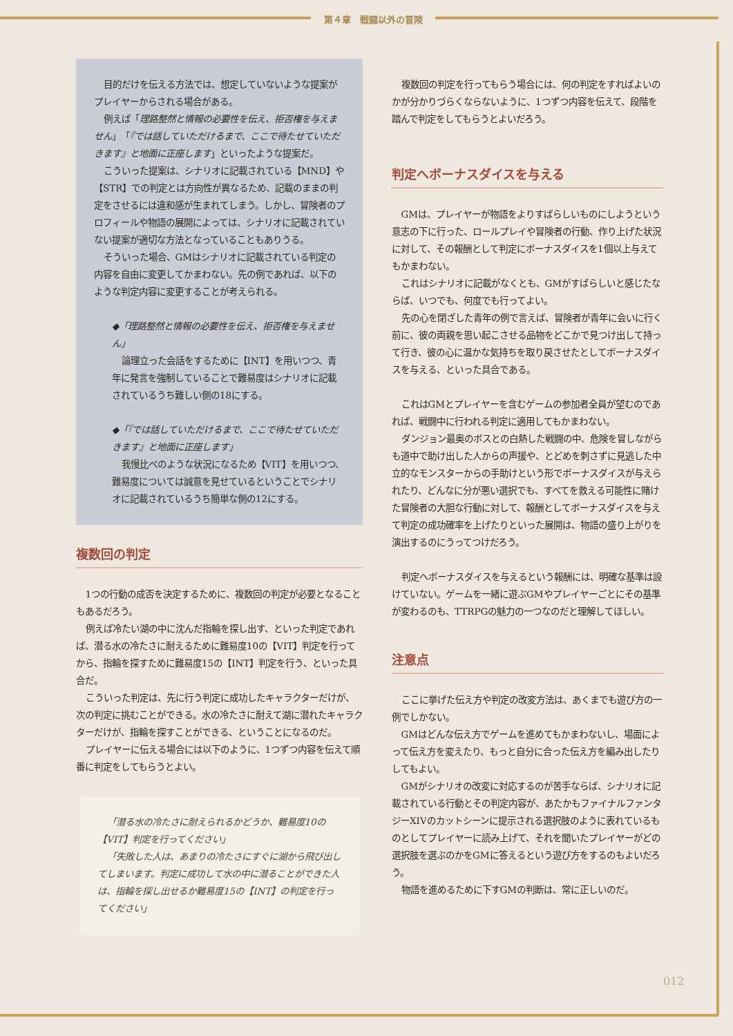第４章　戦闘以外の冒険
目的だけを伝える方法では、想定していないような提案がプレイヤーからされる場合がある。
例えば「理路整然と情報の必要性を伝え、拒否権を与えません」「『では話していただけるまで、ここで待たせていただきます』と地面に正座します」といったような提案だ。
こういった提案は、シナリオに記載されている【MND】や【STR】での判定とは方向性が異なるため、記載のままの判定をさせるには違和感が生まれてしまう。しかし、冒険者のプロフィールや物語の展開によっては、シナリオに記載されていない提案が適切な方法となっていることもありうる。
そういった場合、GMはシナリオに記載されている判定の内容を自由に変更してかまわない。先の例であれば、以下のような判定内容に変更することが考えられる。
◆「理路整然と情報の必要性を伝え、拒否権を与えません」
論理立った会話をするために【INT】を用いつつ、青年に発言を強制していることで難易度はシナリオに記載されているうち難しい側の18にする。
◆「『では話していただけるまで、ここで待たせていただきます』と地面に正座します」
我慢比べのような状況になるため【VIT】を用いつつ、難易度については誠意を見せているということでシナリオに記載されているうち簡単な側の12にする。
複数回の判定
1つの行動の成否を決定するために、複数回の判定が必要となることもあるだろう。
例えば冷たい湖の中に沈んだ指輪を探し出す、といった判定であれば、潜る水の冷たさに耐えるために難易度10の【VIT】判定を行ってから、指輪を探すために難易度15の【INT】判定を行う、といった具合だ。
こういった判定は、先に行う判定に成功したキャラクターだけが、次の判定に挑むことができる。水の冷たさに耐えて湖に潜れたキャラクターだけが、指輪を探すことができる、ということになるのだ。
プレイヤーに伝える場合には以下のように、1つずつ内容を伝えて順番に判定をしてもらうとよい。
「潜る水の冷たさに耐えられるかどうか、難易度10の【VIT】判定を行ってください」
「失敗した人は、あまりの冷たさにすぐに湖から飛び出してしまいます。判定に成功して水の中に潜ることができた人は、指輪を探し出せるか難易度15の【INT】の判定を行ってください」
複数回の判定を行ってもらう場合には、何の判定をすればよいのかが分かりづらくならないように、1つずつ内容を伝えて、段階を踏んで判定をしてもらうとよいだろう。
判定へボーナスダイスを与える
GMは、プレイヤーが物語をよりすばらしいものにしようという意志の下に行った、ロールプレイや冒険者の行動、作り上げた状況に対して、その報酬として判定にボーナスダイスを1個以上与えてもかまわない。
これはシナリオに記載がなくとも、GMがすばらしいと感じたならば、いつでも、何度でも行ってよい。
先の心を閉ざした青年の例で言えば、冒険者が青年に会いに行く前に、彼の両親を思い起こさせる品物をどこかで見つけ出して持って行き、彼の心に温かな気持ちを取り戻させたとしてボーナスダイスを与える、といった具合である。
これはGMとプレイヤーを含むゲームの参加者全員が望むのであれば、戦闘中に行われる判定に適用してもかまわない。
ダンジョン最奥のボスとの白熱した戦闘の中、危険を冒しながらも道中で助け出した人からの声援や、とどめを刺さずに見逃した中立的なモンスターからの手助けという形でボーナスダイスが与えられたり、どんなに分が悪い選択でも、すべてを救える可能性に賭けた冒険者の大胆な行動に対して、報酬としてボーナスダイスを与えて判定の成功確率を上げたりといった展開は、物語の盛り上がりを演出するのにうってつけだろう。
判定へボーナスダイスを与えるという報酬には、明確な基準は設けていない。ゲームを一緒に遊ぶGMやプレイヤーごとにその基準が変わるのも、TTRPGの魅力の一つなのだと理解してほしい。
注意点
ここに挙げた伝え方や判定の改変方法は、あくまでも遊び方の一例でしかない。
GMはどんな伝え方でゲームを進めてもかまわないし、場面によって伝え方を変えたり、もっと自分に合った伝え方を編み出したりしてもよい。
GMがシナリオの改変に対応するのが苦手ならば、シナリオに記載されている行動とその判定内容が、あたかもファイナルファンタジーXIVのカットシーンに提示される選択肢のように表れているものとしてプレイヤーに読み上げて、それを聞いたプレイヤーがどの選択肢を選ぶのかをGMに答えるという遊び方をするのもよいだろう。
物語を進めるために下すGMの判断は、常に正しいのだ。
012